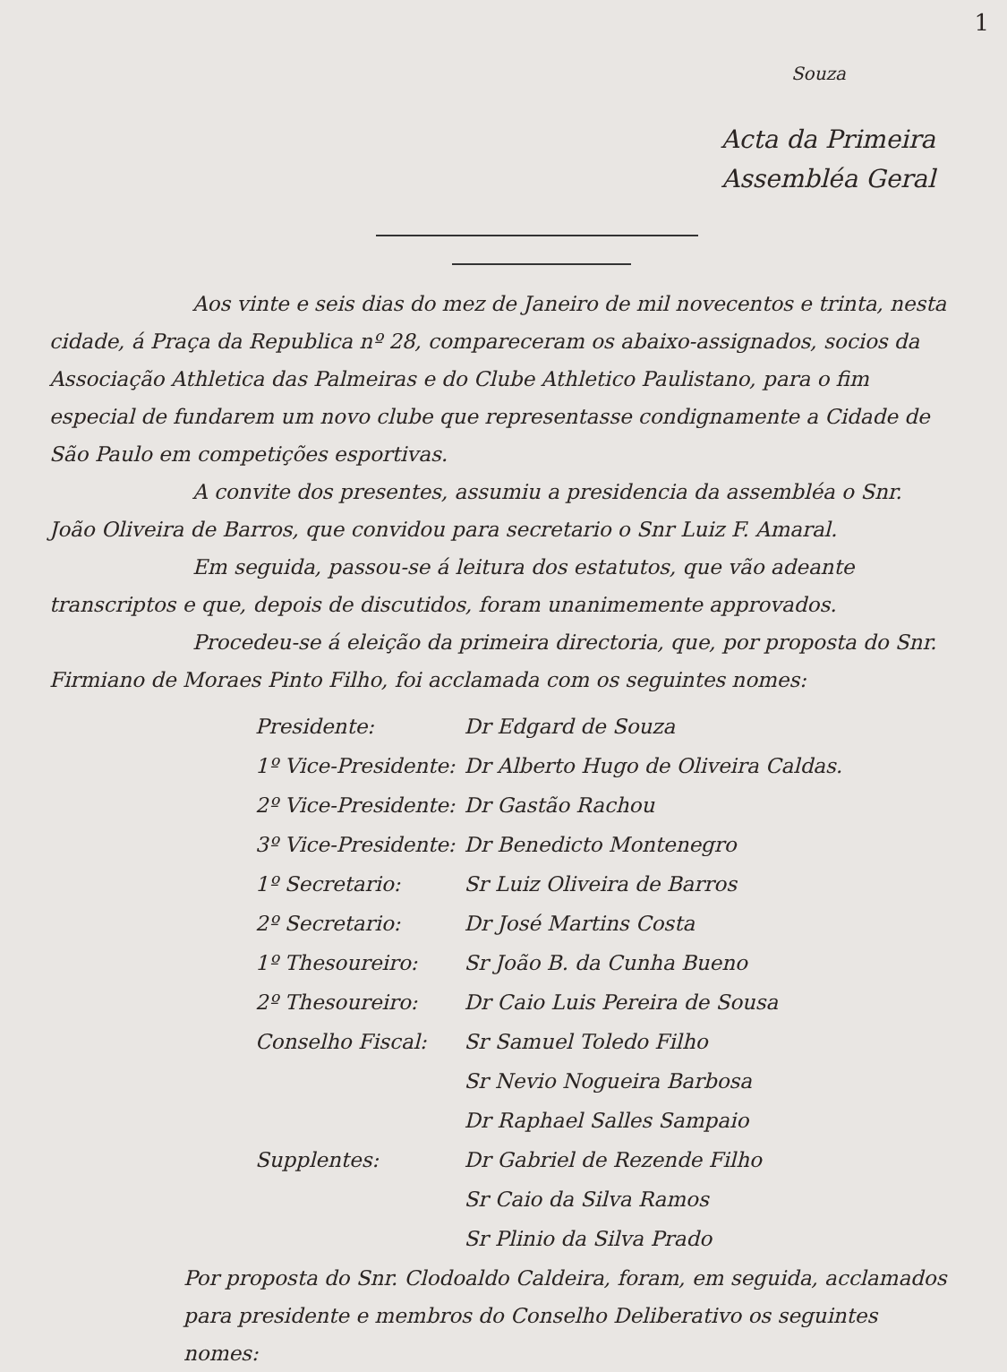1
Souza
Acta da Primeira
Assembléa Geral
Aos vinte e seis dias do mez de Janeiro de mil novecentos e trinta, nesta cidade, á Praça da Republica nº 28, compareceram os abaixo-assignados, socios da Associação Athletica das Palmeiras e do Clube Athletico Paulistano, para o fim especial de fundarem um novo clube que representasse condignamente a Cidade de São Paulo em competições esportivas.
A convite dos presentes, assumiu a presidencia da assembléa o Snr. João Oliveira de Barros, que convidou para secretario o Snr Luiz F. Amaral.
Em seguida, passou-se á leitura dos estatutos, que vão adeante transcriptos e que, depois de discutidos, foram unanimemente approvados.
Procedeu-se á eleição da primeira directoria, que, por proposta do Snr. Firmiano de Moraes Pinto Filho, foi acclamada com os seguintes nomes:
| Presidente: | Dr Edgard de Souza |
| 1º Vice-Presidente: | Dr Alberto Hugo de Oliveira Caldas. |
| 2º Vice-Presidente: | Dr Gastão Rachou |
| 3º Vice-Presidente: | Dr Benedicto Montenegro |
| 1º Secretario: | Sr Luiz Oliveira de Barros |
| 2º Secretario: | Dr José Martins Costa |
| 1º Thesoureiro: | Sr João B. da Cunha Bueno |
| 2º Thesoureiro: | Dr Caio Luis Pereira de Sousa |
| Conselho Fiscal: | Sr Samuel Toledo Filho |
| | Sr Nevio Nogueira Barbosa |
| | Dr Raphael Salles Sampaio |
| Supplentes: | Dr Gabriel de Rezende Filho |
| | Sr Caio da Silva Ramos |
| | Sr Plinio da Silva Prado |
Por proposta do Snr. Clodoaldo Caldeira, foram, em seguida, acclamados para presidente e membros do Conselho Deliberativo os seguintes nomes: